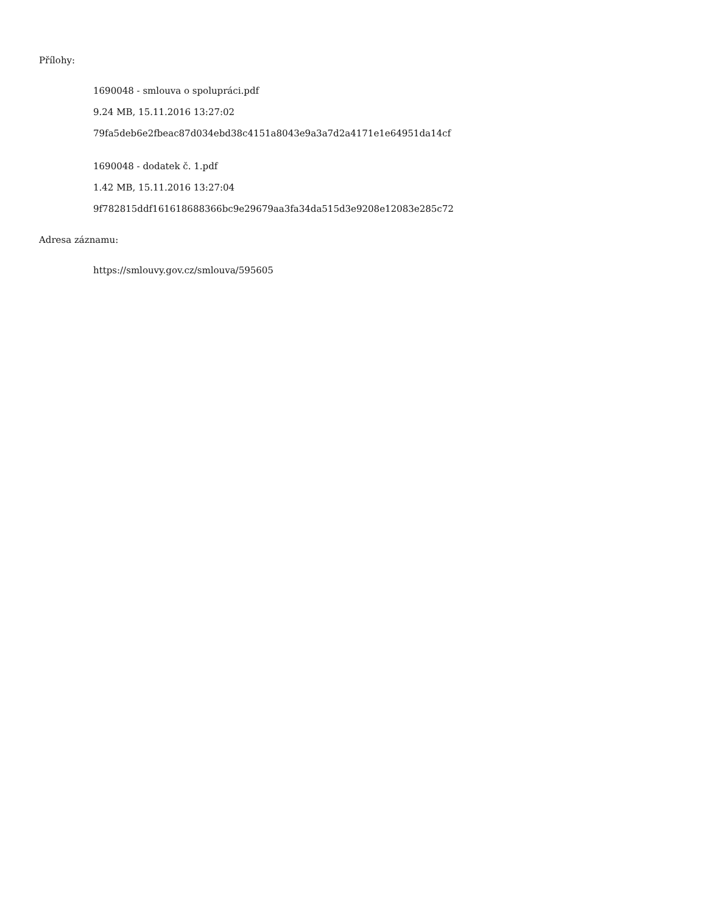Přílohy:
1690048 - smlouva o spolupráci.pdf
9.24 MB, 15.11.2016 13:27:02
79fa5deb6e2fbeac87d034ebd38c4151a8043e9a3a7d2a4171e1e64951da14cf
1690048 - dodatek č. 1.pdf
1.42 MB, 15.11.2016 13:27:04
9f782815ddf161618688366bc9e29679aa3fa34da515d3e9208e12083e285c72
Adresa záznamu:
https://smlouvy.gov.cz/smlouva/595605